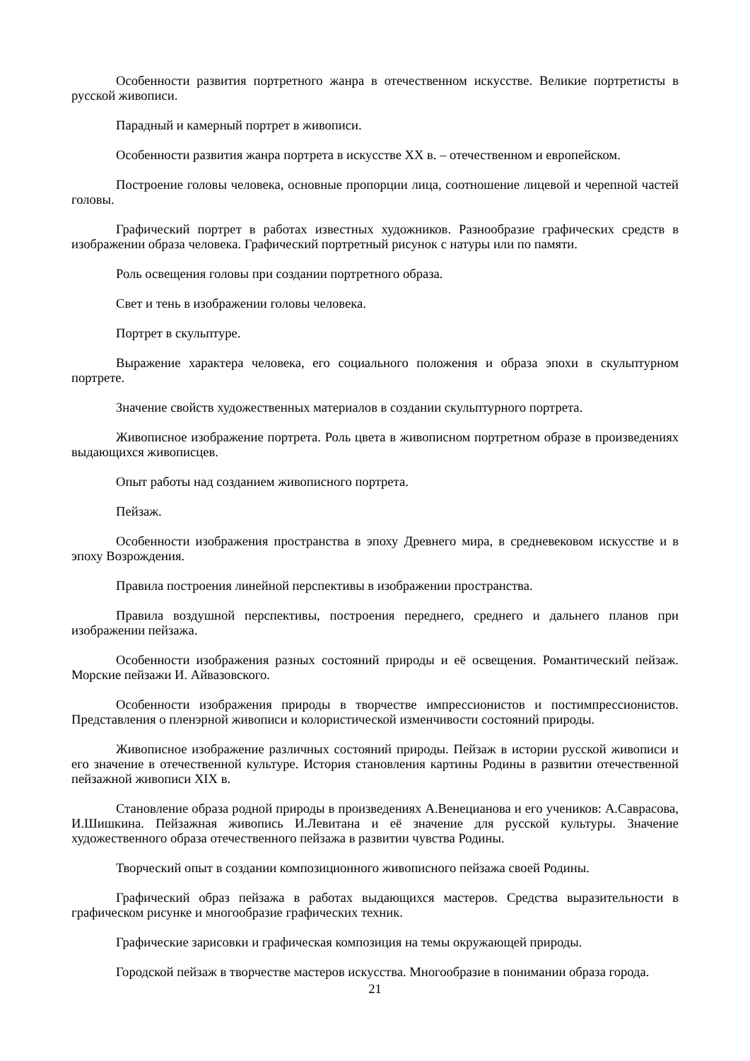Особенности развития портретного жанра в отечественном искусстве. Великие портретисты в русской живописи.
Парадный и камерный портрет в живописи.
Особенности развития жанра портрета в искусстве ХХ в. – отечественном и европейском.
Построение головы человека, основные пропорции лица, соотношение лицевой и черепной частей головы.
Графический портрет в работах известных художников. Разнообразие графических средств в изображении образа человека. Графический портретный рисунок с натуры или по памяти.
Роль освещения головы при создании портретного образа.
Свет и тень в изображении головы человека.
Портрет в скульптуре.
Выражение характера человека, его социального положения и образа эпохи в скульптурном портрете.
Значение свойств художественных материалов в создании скульптурного портрета.
Живописное изображение портрета. Роль цвета в живописном портретном образе в произведениях выдающихся живописцев.
Опыт работы над созданием живописного портрета.
Пейзаж.
Особенности изображения пространства в эпоху Древнего мира, в средневековом искусстве и в эпоху Возрождения.
Правила построения линейной перспективы в изображении пространства.
Правила воздушной перспективы, построения переднего, среднего и дальнего планов при изображении пейзажа.
Особенности изображения разных состояний природы и её освещения. Романтический пейзаж. Морские пейзажи И. Айвазовского.
Особенности изображения природы в творчестве импрессионистов и постимпрессионистов. Представления о пленэрной живописи и колористической изменчивости состояний природы.
Живописное изображение различных состояний природы. Пейзаж в истории русской живописи и его значение в отечественной культуре. История становления картины Родины в развитии отечественной пейзажной живописи XIX в.
Становление образа родной природы в произведениях А.Венецианова и его учеников: А.Саврасова, И.Шишкина. Пейзажная живопись И.Левитана и её значение для русской культуры. Значение художественного образа отечественного пейзажа в развитии чувства Родины.
Творческий опыт в создании композиционного живописного пейзажа своей Родины.
Графический образ пейзажа в работах выдающихся мастеров. Средства выразительности в графическом рисунке и многообразие графических техник.
Графические зарисовки и графическая композиция на темы окружающей природы.
Городской пейзаж в творчестве мастеров искусства. Многообразие в понимании образа города.
21